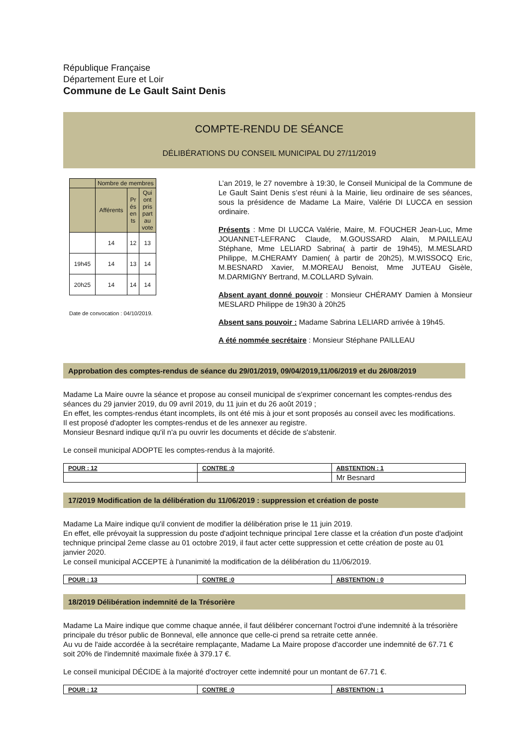République Française
Département Eure et Loir
Commune de Le Gault Saint Denis
COMPTE-RENDU DE SÉANCE
DÉLIBÉRATIONS DU CONSEIL MUNICIPAL DU 27/11/2019
| | Nombre de membres | | |
| | Afférents | Pr és en ts | Qui ont pris part au vote |
| | 14 | 12 | 13 |
| 19h45 | 14 | 13 | 14 |
| 20h25 | 14 | 14 | 14 |
Date de convocation : 04/10/2019.
L’an 2019, le 27 novembre à 19:30, le Conseil Municipal de la Commune de Le Gault Saint Denis s’est réuni à la Mairie, lieu ordinaire de ses séances, sous la présidence de Madame La Maire, Valérie DI LUCCA en session ordinaire.
Présents : Mme DI LUCCA Valérie, Maire, M. FOUCHER Jean-Luc, Mme JOUANNET-LEFRANC Claude, M.GOUSSARD Alain, M.PAILLEAU Stéphane, Mme LELIARD Sabrina( à partir de 19h45), M.MESLARD Philippe, M.CHERAMY Damien( à partir de 20h25), M.WISSOCQ Eric, M.BESNARD Xavier, M.MOREAU Benoist, Mme JUTEAU Gisèle, M.DARMIGNY Bertrand, M.COLLARD Sylvain.
Absent ayant donné pouvoir : Monsieur CHÉRAMY Damien à Monsieur MESLARD Philippe de 19h30 à 20h25
Absent sans pouvoir : Madame Sabrina LELIARD arrivée à 19h45.
A été nommée secrétaire : Monsieur Stéphane PAILLEAU
Approbation des comptes-rendus de séance du 29/01/2019, 09/04/2019,11/06/2019 et du 26/08/2019
Madame La Maire ouvre la séance et propose au conseil municipal de s'exprimer concernant les comptes-rendus des séances du 29 janvier 2019, du 09 avril 2019, du 11 juin et du 26 août 2019 ;
En effet, les comptes-rendus étant incomplets, ils ont été mis à jour et sont proposés au conseil avec les modifications.
Il est proposé d'adopter les comptes-rendus et de les annexer au registre.
Monsieur Besnard indique qu'il n'a pu ouvrir les documents et décide de s'abstenir.
Le conseil municipal ADOPTE les comptes-rendus à la majorité.
| POUR : 12 | CONTRE :0 | ABSTENTION : 1 |
| | | Mr Besnard |
17/2019 Modification de la délibération du 11/06/2019 : suppression et création de poste
Madame La Maire indique qu'il convient de modifier la délibération prise le 11 juin 2019.
En effet, elle prévoyait la suppression du poste d'adjoint technique principal 1ere classe et la création d'un poste d'adjoint technique principal 2eme classe au 01 octobre 2019, il faut acter cette suppression et cette création de poste au 01 janvier 2020.
Le conseil municipal ACCEPTE à l'unanimité la modification de la délibération du 11/06/2019.
| POUR : 13 | CONTRE :0 | ABSTENTION : 0 |
18/2019 Délibération indemnité de la Trésorière
Madame La Maire indique que comme chaque année, il faut délibérer concernant l'octroi d'une indemnité à la trésorière principale du trésor public de Bonneval, elle annonce que celle-ci prend sa retraite cette année.
Au vu de l'aide accordée à la secrétaire remplaçante, Madame La Maire propose d'accorder une indemnité de 67.71 € soit 20% de l'indemnité maximale fixée à 379.17 €.
Le conseil municipal DÉCIDE à la majorité d'octroyer cette indemnité pour un montant de 67.71 €.
| POUR : 12 | CONTRE :0 | ABSTENTION : 1 |